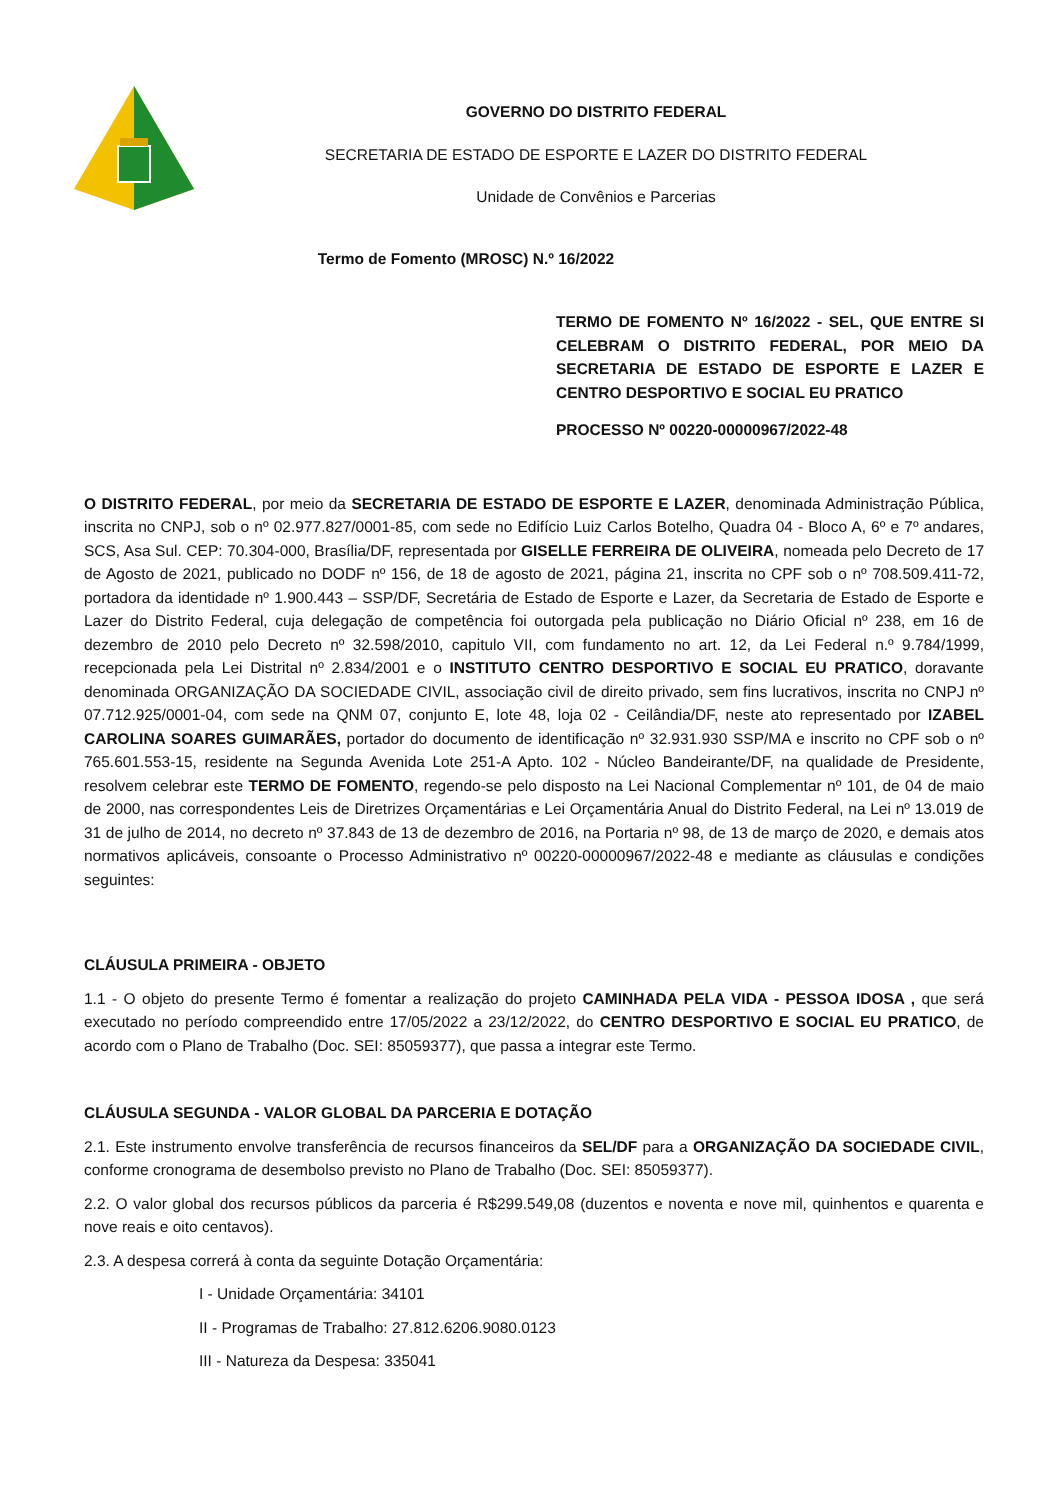GOVERNO DO DISTRITO FEDERAL
SECRETARIA DE ESTADO DE ESPORTE E LAZER DO DISTRITO FEDERAL
Unidade de Convênios e Parcerias
Termo de Fomento (MROSC) N.º 16/2022
TERMO DE FOMENTO Nº 16/2022 - SEL, QUE ENTRE SI CELEBRAM O DISTRITO FEDERAL, POR MEIO DA SECRETARIA DE ESTADO DE ESPORTE E LAZER E CENTRO DESPORTIVO E SOCIAL EU PRATICO
PROCESSO Nº 00220-00000967/2022-48
O DISTRITO FEDERAL, por meio da SECRETARIA DE ESTADO DE ESPORTE E LAZER, denominada Administração Pública, inscrita no CNPJ, sob o nº 02.977.827/0001-85, com sede no Edifício Luiz Carlos Botelho, Quadra 04 - Bloco A, 6º e 7º andares, SCS, Asa Sul. CEP: 70.304-000, Brasília/DF, representada por GISELLE FERREIRA DE OLIVEIRA, nomeada pelo Decreto de 17 de Agosto de 2021, publicado no DODF nº 156, de 18 de agosto de 2021, página 21, inscrita no CPF sob o nº 708.509.411-72, portadora da identidade nº 1.900.443 – SSP/DF, Secretária de Estado de Esporte e Lazer, da Secretaria de Estado de Esporte e Lazer do Distrito Federal, cuja delegação de competência foi outorgada pela publicação no Diário Oficial nº 238, em 16 de dezembro de 2010 pelo Decreto nº 32.598/2010, capitulo VII, com fundamento no art. 12, da Lei Federal n.º 9.784/1999, recepcionada pela Lei Distrital nº 2.834/2001 e o INSTITUTO CENTRO DESPORTIVO E SOCIAL EU PRATICO, doravante denominada ORGANIZAÇÃO DA SOCIEDADE CIVIL, associação civil de direito privado, sem fins lucrativos, inscrita no CNPJ nº 07.712.925/0001-04, com sede na QNM 07, conjunto E, lote 48, loja 02 - Ceilândia/DF, neste ato representado por IZABEL CAROLINA SOARES GUIMARÃES, portador do documento de identificação nº 32.931.930 SSP/MA e inscrito no CPF sob o nº 765.601.553-15, residente na Segunda Avenida Lote 251-A Apto. 102 - Núcleo Bandeirante/DF, na qualidade de Presidente, resolvem celebrar este TERMO DE FOMENTO, regendo-se pelo disposto na Lei Nacional Complementar nº 101, de 04 de maio de 2000, nas correspondentes Leis de Diretrizes Orçamentárias e Lei Orçamentária Anual do Distrito Federal, na Lei nº 13.019 de 31 de julho de 2014, no decreto nº 37.843 de 13 de dezembro de 2016, na Portaria nº 98, de 13 de março de 2020, e demais atos normativos aplicáveis, consoante o Processo Administrativo nº 00220-00000967/2022-48 e mediante as cláusulas e condições seguintes:
CLÁUSULA PRIMEIRA - OBJETO
1.1 - O objeto do presente Termo é fomentar a realização do projeto CAMINHADA PELA VIDA - PESSOA IDOSA , que será executado no período compreendido entre 17/05/2022 a 23/12/2022, do CENTRO DESPORTIVO E SOCIAL EU PRATICO, de acordo com o Plano de Trabalho (Doc. SEI: 85059377), que passa a integrar este Termo.
CLÁUSULA SEGUNDA - VALOR GLOBAL DA PARCERIA E DOTAÇÃO
2.1. Este instrumento envolve transferência de recursos financeiros da SEL/DF para a ORGANIZAÇÃO DA SOCIEDADE CIVIL, conforme cronograma de desembolso previsto no Plano de Trabalho (Doc. SEI: 85059377).
2.2. O valor global dos recursos públicos da parceria é R$299.549,08 (duzentos e noventa e nove mil, quinhentos e quarenta e nove reais e oito centavos).
2.3. A despesa correrá à conta da seguinte Dotação Orçamentária:
I - Unidade Orçamentária: 34101
II - Programas de Trabalho: 27.812.6206.9080.0123
III - Natureza da Despesa: 335041